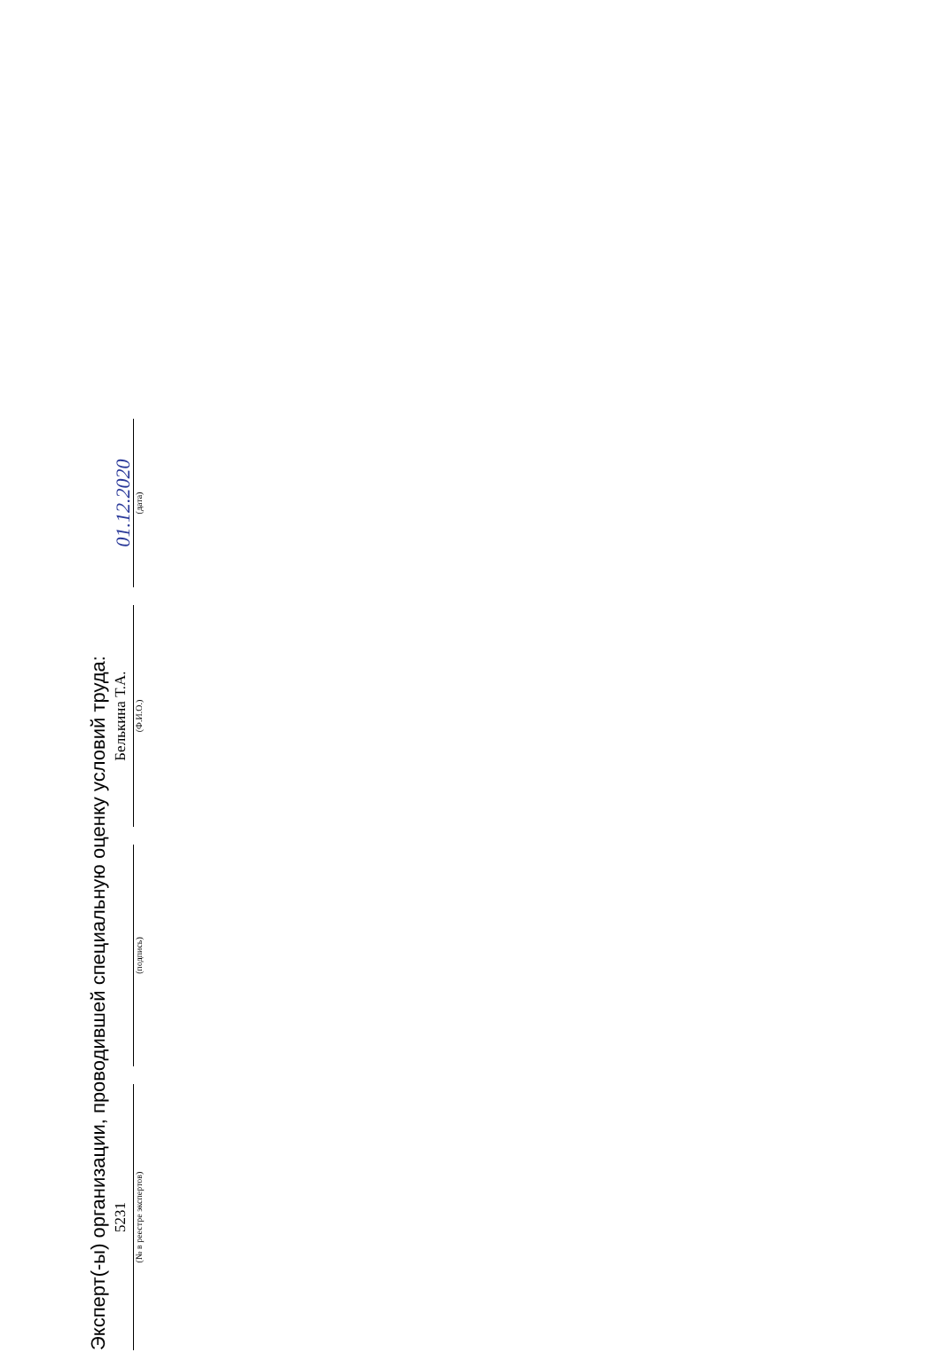Эксперт(-ы) организации, проводившей специальную оценку условий труда:
5231
(№ в реестре экспертов)
(подпись)
Белькина Т.А.
(Ф.И.О.)
01.12.2020
(дата)